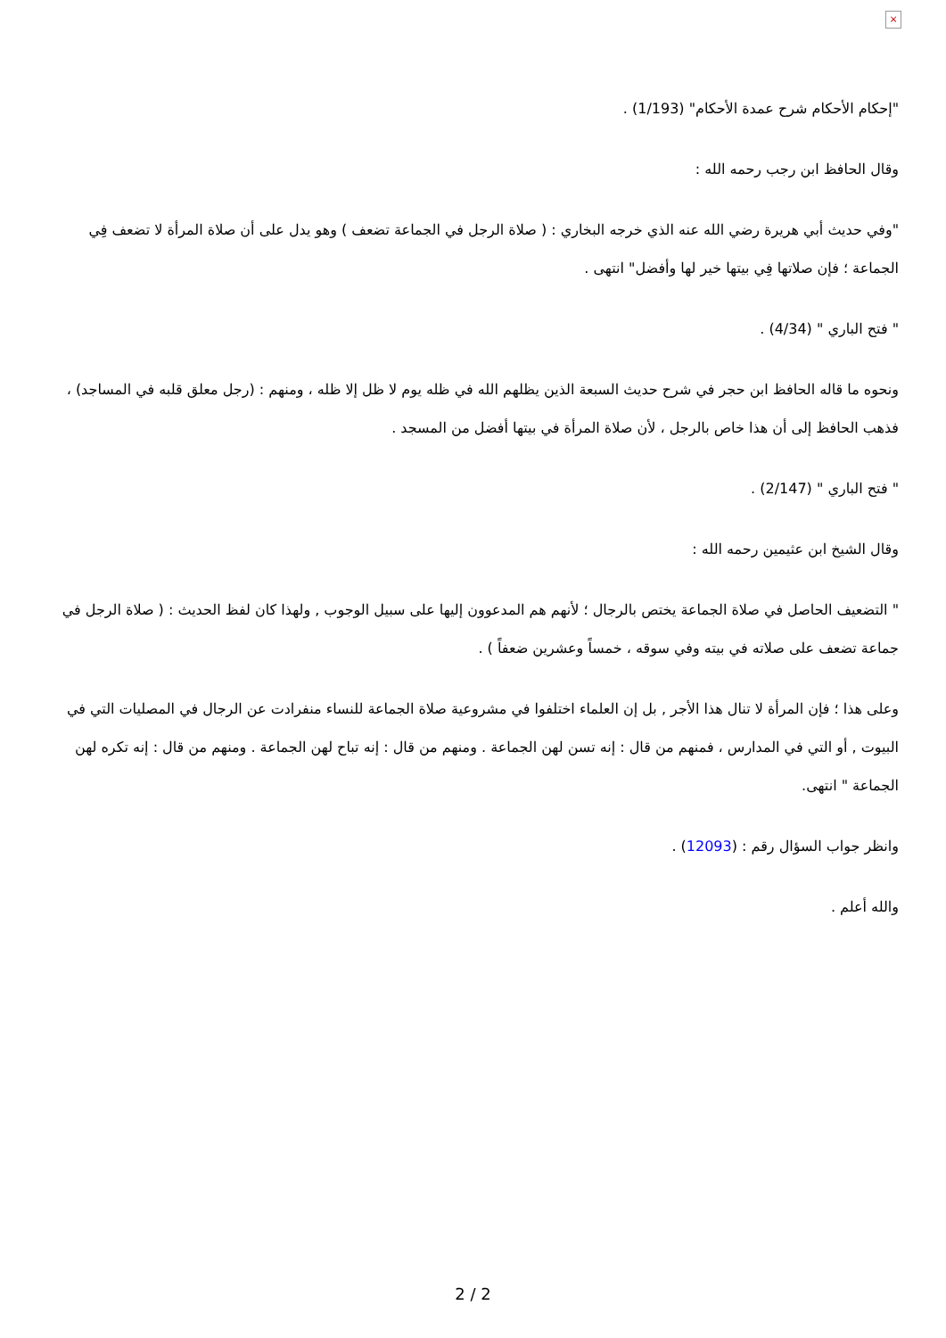×
"إحكام الأحكام شرح عمدة الأحكام" (1/193) .
وقال الحافظ ابن رجب رحمه الله :
"وفي حديث أبي هريرة رضي الله عنه الذي خرجه البخاري : ( صلاة الرجل في الجماعة تضعف ) وهو يدل على أن صلاة المرأة لا تضعف فِي الجماعة ؛ فإن صلاتها فِي بيتها خير لها وأفضل" انتهى .
" فتح الباري " (4/34) .
ونحوه ما قاله الحافظ ابن حجر في شرح حديث السبعة الذين يظلهم الله في ظله يوم لا ظل إلا ظله ، ومنهم : (رجل معلق قلبه في المساجد) ، فذهب الحافظ إلى أن هذا خاص بالرجل ، لأن صلاة المرأة في بيتها أفضل من المسجد .
" فتح الباري " (2/147) .
وقال الشيخ ابن عثيمين رحمه الله :
" التضعيف الحاصل في صلاة الجماعة يختص بالرجال ؛ لأنهم هم المدعوون إليها على سبيل الوجوب , ولهذا كان لفظ الحديث : ( صلاة الرجل في جماعة تضعف على صلاته في بيته وفي سوقه ، خمساً وعشرين ضعفاً ) .
وعلى هذا ؛ فإن المرأة لا تنال هذا الأجر , بل إن العلماء اختلفوا في مشروعية صلاة الجماعة للنساء منفرادت عن الرجال في المصليات التي في البيوت , أو التي في المدارس ، فمنهم من قال : إنه تسن لهن الجماعة . ومنهم من قال : إنه تباح لهن الجماعة . ومنهم من قال : إنه تكره لهن الجماعة " انتهى.
وانظر جواب السؤال رقم : (12093) .
والله أعلم .
2 / 2